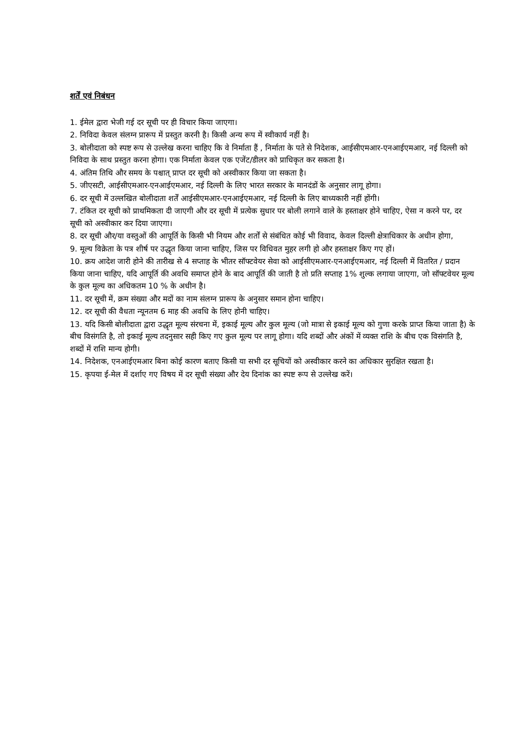शर्तें एवं निबंधन
1. ईमेल द्वारा भेजी गई दर सूची पर ही विचार किया जाएगा।
2. निविदा केवल संलग्न प्रारूप में प्रस्तुत करनी है। किसी अन्य रूप में स्वीकार्य नहीं है।
3. बोलीदाता को स्पष्ट रूप से उल्लेख करना चाहिए कि वे निर्माता हैं , निर्माता के पते से निदेशक, आईसीएमआर-एनआईएमआर, नई दिल्ली को निविदा के साथ प्रस्तुत करना होगा। एक निर्माता केवल एक एजेंट/डीलर को प्राधिकृत कर सकता है।
4. अंतिम तिथि और समय के पश्चात् प्राप्त दर सूची को अस्वीकार किया जा सकता है।
5. जीएसटी, आईसीएमआर-एनआईएमआर, नई दिल्ली के लिए भारत सरकार के मानदंडों के अनुसार लागू होगा।
6. दर सूची में उल्लखित बोलीदाता शर्तें आईसीएमआर-एनआईएमआर, नई दिल्ली के लिए बाध्यकारी नहीं होंगी।
7. टंकित दर सूची को प्राथमिकता दी जाएगी और दर सूची में प्रत्येक सुधार पर बोली लगाने वाले के हस्ताक्षर होने चाहिए, ऐसा न करने पर, दर सूची को अस्वीकार कर दिया जाएगा।
8. दर सूची और/या वस्तुओं की आपूर्ति के किसी भी नियम और शर्तों से संबंधित कोई भी विवाद, केवल दिल्ली क्षेत्राधिकार के अधीन होगा,
9. मूल्य विक्रेता के पत्र शीर्ष पर उद्धृत किया जाना चाहिए, जिस पर विधिवत मुहर लगी हो और हस्ताक्षर किए गए हों।
10. क्रय आदेश जारी होने की तारीख से 4 सप्ताह के भीतर सॉफ्टवेयर सेवा को आईसीएमआर-एनआईएमआर, नई दिल्ली में वितरित / प्रदान किया जाना चाहिए, यदि आपूर्ति की अवधि समाप्त होने के बाद आपूर्ति की जाती है तो प्रति सप्ताह 1% शुल्क लगाया जाएगा, जो सॉफ्टवेयर मूल्य के कुल मूल्य का अधिकतम 10 % के अधीन है।
11. दर सूची में, क्रम संख्या और मदों का नाम संलग्न प्रारूप के अनुसार समान होना चाहिए।
12. दर सूची की वैधता न्यूनतम 6 माह की अवधि के लिए होनी चाहिए।
13. यदि किसी बोलीदाता द्वारा उद्धृत मूल्य संरचना में, इकाई मूल्य और कुल मूल्य (जो मात्रा से इकाई मूल्य को गुणा करके प्राप्त किया जाता है) के बीच विसंगति है, तो इकाई मूल्य तदनुसार सही किए गए कुल मूल्य पर लागू होगा। यदि शब्दों और अंकों में व्यक्त राशि के बीच एक विसंगति है, शब्दों में राशि मान्य होगी।
14. निदेशक, एनआईएमआर बिना कोई कारण बताए किसी या सभी दर सूचियों को अस्वीकार करने का अधिकार सुरक्षित रखता है।
15. कृपया ई-मेल में दर्शाए गए विषय में दर सूची संख्या और देय दिनांक का स्पष्ट रूप से उल्लेख करें।